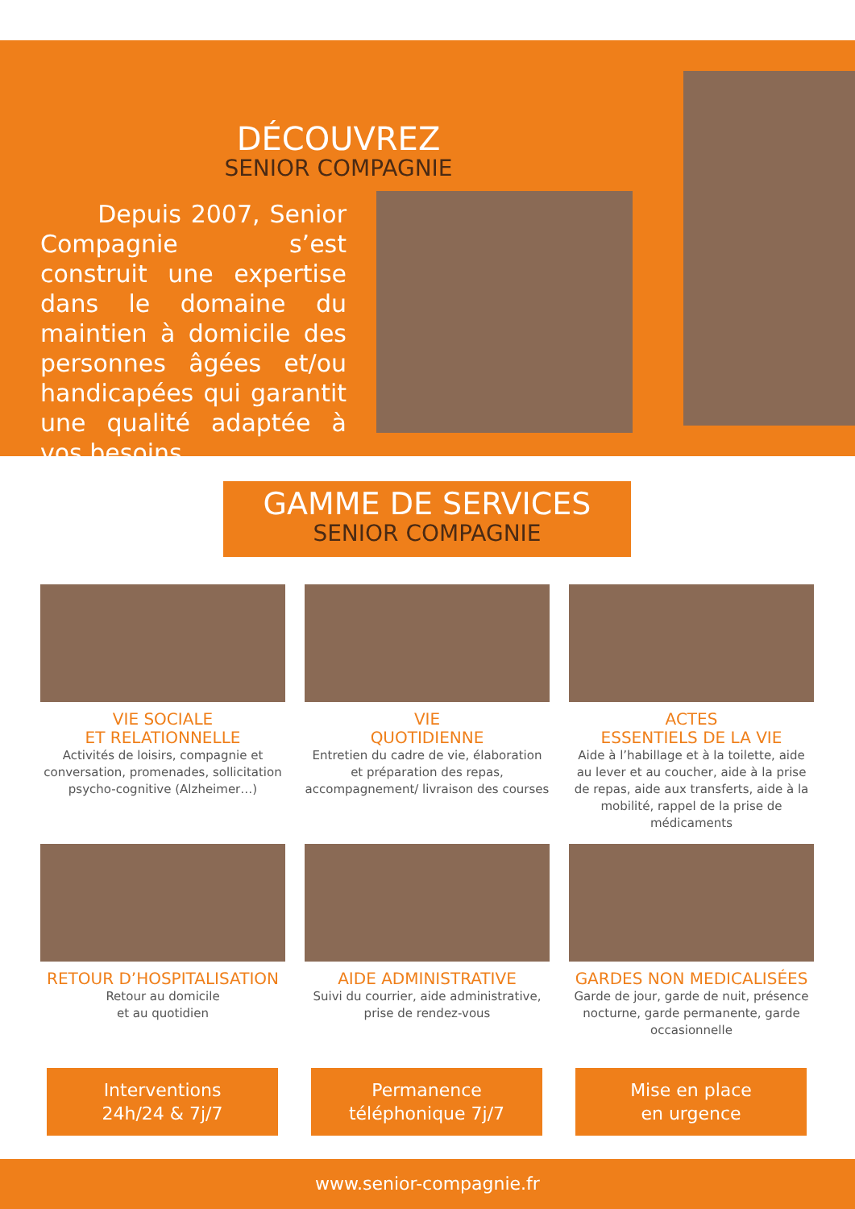DÉCOUVREZ
SENIOR COMPAGNIE
Depuis 2007, Senior Compagnie s’est construit une expertise dans le domaine du maintien à domicile des personnes âgées et/ou handicapées qui garantit une qualité adaptée à vos besoins.
GAMME DE SERVICES
SENIOR COMPAGNIE
VIE SOCIALE
ET RELATIONNELLE
Activités de loisirs, compagnie et conversation, promenades, sollicitation psycho-cognitive (Alzheimer…)
VIE
QUOTIDIENNE
Entretien du cadre de vie, élaboration et préparation des repas, accompagnement/ livraison des courses
ACTES
ESSENTIELS DE LA VIE
Aide à l’habillage et à la toilette, aide au lever et au coucher, aide à la prise de repas, aide aux transferts, aide à la mobilité, rappel de la prise de médicaments
RETOUR D’HOSPITALISATION
Retour au domicile
et au quotidien
AIDE ADMINISTRATIVE
Suivi du courrier, aide administrative,
prise de rendez-vous
GARDES NON MEDICALISÉES
Garde de jour, garde de nuit, présence nocturne, garde permanente, garde occasionnelle
Interventions
24h/24 & 7j/7
Permanence
téléphonique 7j/7
Mise en place
en urgence
www.senior-compagnie.fr